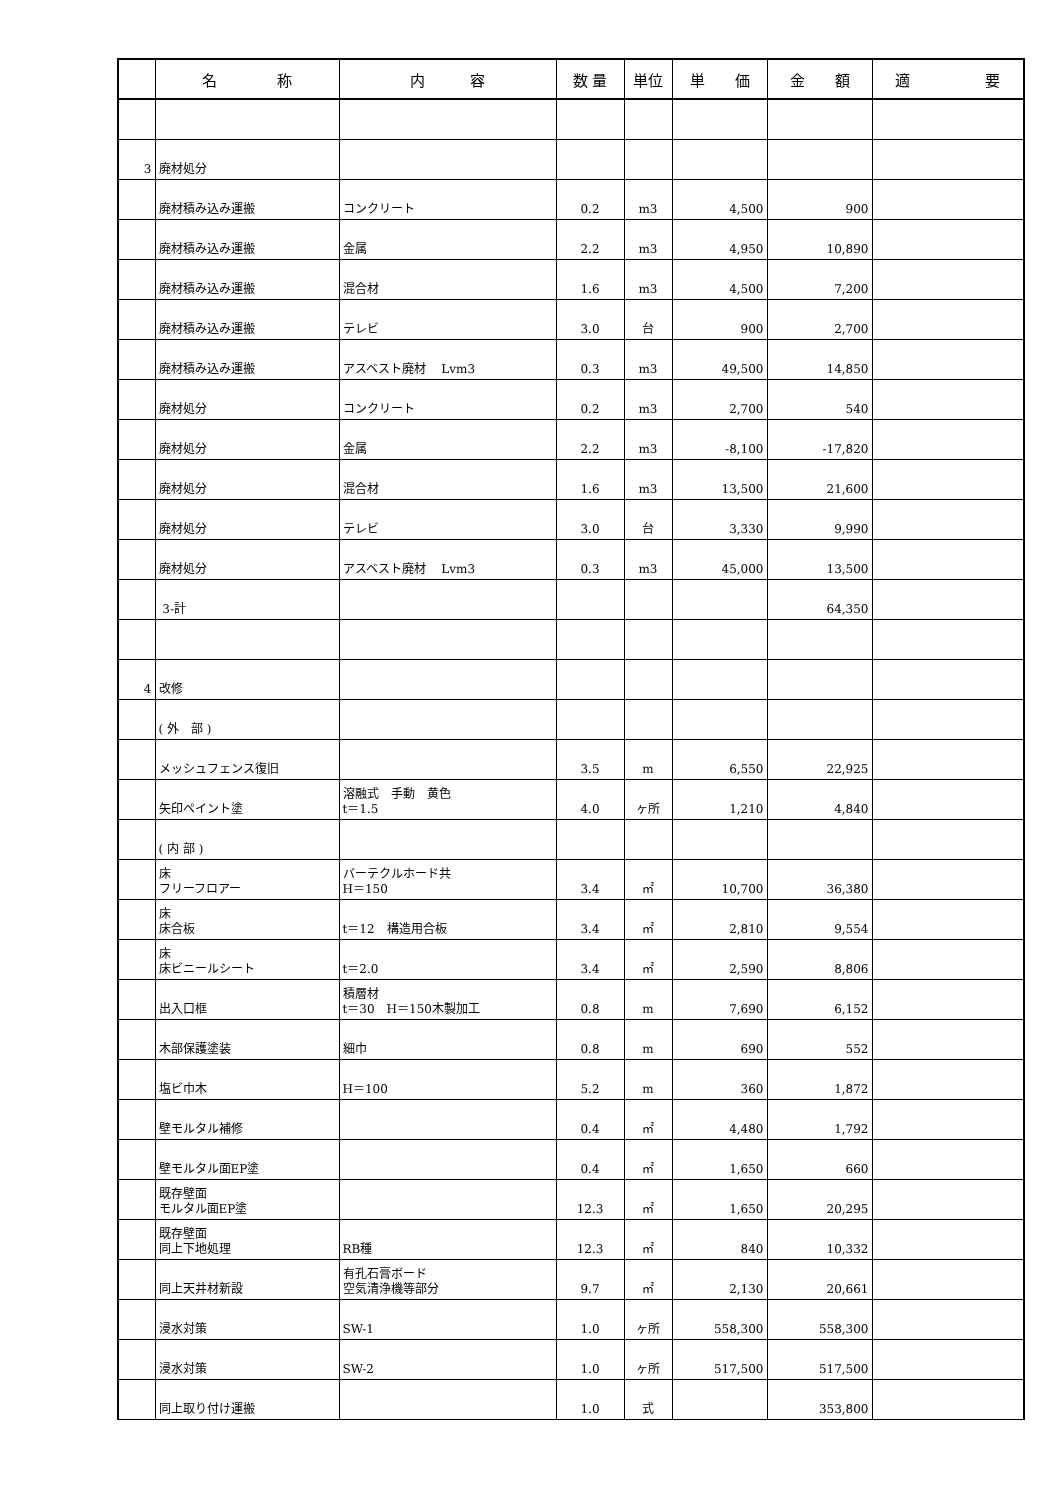| | 名 称 | 内 容 | 数 量 | 単位 | 単 価 | 金 額 | 適 要 |
| --- | --- | --- | --- | --- | --- | --- | --- |
| 3 | 廃材処分 | | | | | | |
| | 廃材積み込み運搬 | コンクリート | 0.2 | m3 | 4,500 | 900 | |
| | 廃材積み込み運搬 | 金属 | 2.2 | m3 | 4,950 | 10,890 | |
| | 廃材積み込み運搬 | 混合材 | 1.6 | m3 | 4,500 | 7,200 | |
| | 廃材積み込み運搬 | テレビ | 3.0 | 台 | 900 | 2,700 | |
| | 廃材積み込み運搬 | アスベスト廃材 Lvm3 | 0.3 | m3 | 49,500 | 14,850 | |
| | 廃材処分 | コンクリート | 0.2 | m3 | 2,700 | 540 | |
| | 廃材処分 | 金属 | 2.2 | m3 | -8,100 | -17,820 | |
| | 廃材処分 | 混合材 | 1.6 | m3 | 13,500 | 21,600 | |
| | 廃材処分 | テレビ | 3.0 | 台 | 3,330 | 9,990 | |
| | 廃材処分 | アスベスト廃材 Lvm3 | 0.3 | m3 | 45,000 | 13,500 | |
| | 3-計 | | | | | 64,350 | |
| 4 | 改修 | | | | | | |
| | ( 外 部 ) | | | | | | |
| | メッシュフェンス復旧 | | 3.5 | m | 6,550 | 22,925 | |
| | 矢印ペイント塗 | 溶融式 手動 黄色 t＝1.5 | 4.0 | ヶ所 | 1,210 | 4,840 | |
| | ( 内 部 ) | | | | | | |
| | 床 フリーフロアー | バーテクルホード共 H＝150 | 3.4 | ㎡ | 10,700 | 36,380 | |
| | 床 床合板 | t＝12 構造用合板 | 3.4 | ㎡ | 2,810 | 9,554 | |
| | 床 床ビニールシート | t＝2.0 | 3.4 | ㎡ | 2,590 | 8,806 | |
| | 出入口框 | 積層材 t＝30 H＝150木製加工 | 0.8 | m | 7,690 | 6,152 | |
| | 木部保護塗装 | 細巾 | 0.8 | m | 690 | 552 | |
| | 塩ビ巾木 | H＝100 | 5.2 | m | 360 | 1,872 | |
| | 壁モルタル補修 | | 0.4 | ㎡ | 4,480 | 1,792 | |
| | 壁モルタル面EP塗 | | 0.4 | ㎡ | 1,650 | 660 | |
| | 既存壁面 モルタル面EP塗 | | 12.3 | ㎡ | 1,650 | 20,295 | |
| | 既存壁面 同上下地処理 | RB種 | 12.3 | ㎡ | 840 | 10,332 | |
| | 同上天井材新設 | 有孔石膏ボード 空気清浄機等部分 | 9.7 | ㎡ | 2,130 | 20,661 | |
| | 浸水対策 | SW-1 | 1.0 | ヶ所 | 558,300 | 558,300 | |
| | 浸水対策 | SW-2 | 1.0 | ヶ所 | 517,500 | 517,500 | |
| | 同上取り付け運搬 | | 1.0 | 式 | | 353,800 | |